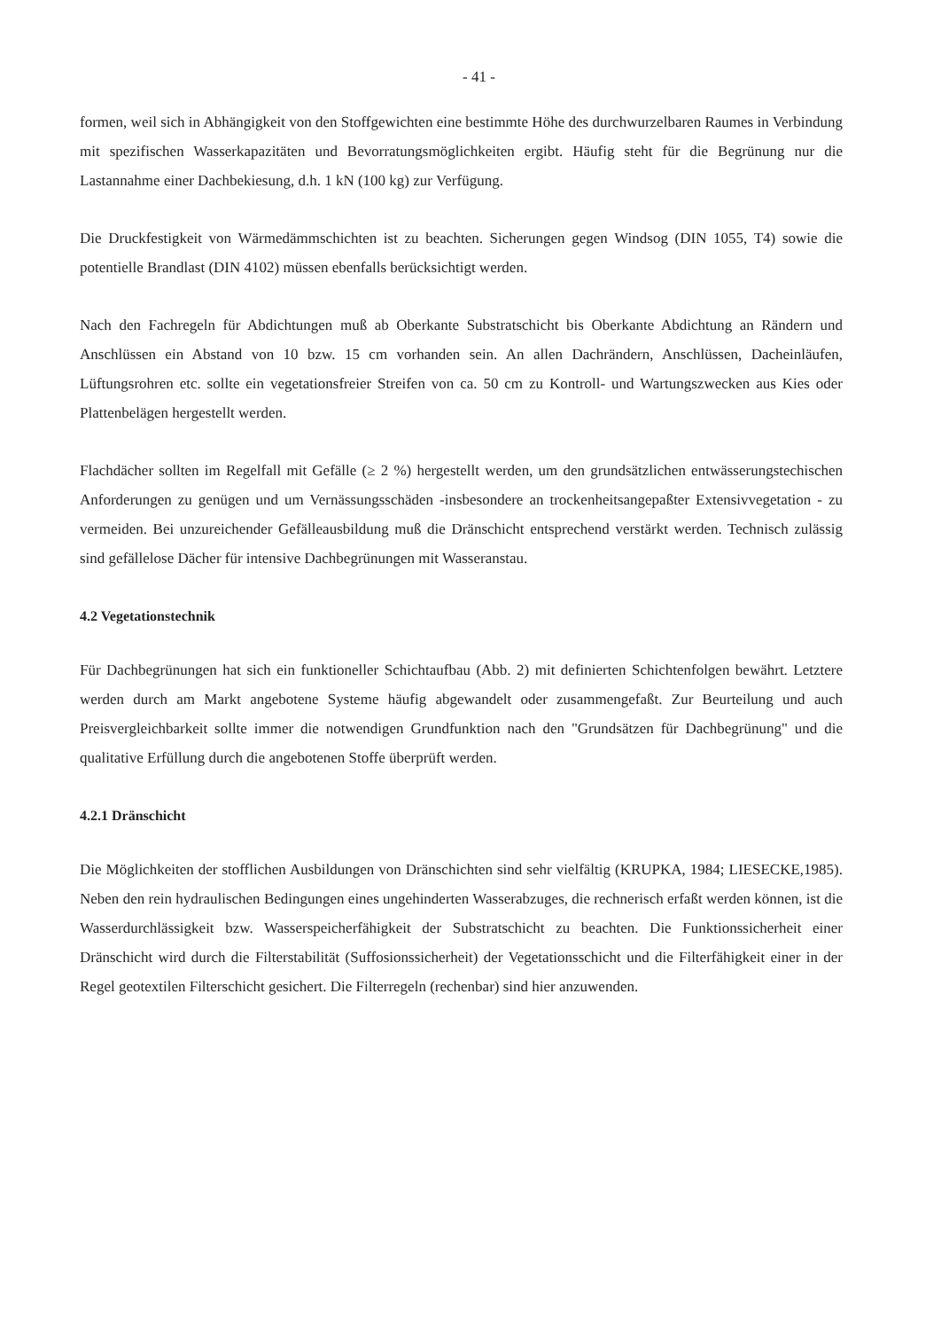- 41 -
formen, weil sich in Abhängigkeit von den Stoffgewichten eine bestimmte Höhe des durchwurzelbaren Raumes in Verbindung mit spezifischen Wasserkapazitäten und Bevorratungsmöglichkeiten ergibt. Häufig steht für die Begrünung nur die Lastannahme einer Dachbekiesung, d.h. 1 kN (100 kg) zur Verfügung.
Die Druckfestigkeit von Wärmedämmschichten ist zu beachten. Sicherungen gegen Windsog (DIN 1055, T4) sowie die potentielle Brandlast (DIN 4102) müssen ebenfalls berücksichtigt werden.
Nach den Fachregeln für Abdichtungen muß ab Oberkante Substratschicht bis Oberkante Abdichtung an Rändern und Anschlüssen ein Abstand von 10 bzw. 15 cm vorhanden sein. An allen Dachrändern, Anschlüssen, Dacheinläufen, Lüftungsrohren etc. sollte ein vegetationsfreier Streifen von ca. 50 cm zu Kontroll- und Wartungszwecken aus Kies oder Plattenbelägen hergestellt werden.
Flachdächer sollten im Regelfall mit Gefälle (≥ 2 %) hergestellt werden, um den grundsätzlichen entwässerungstechischen Anforderungen zu genügen und um Vernässungsschäden -insbesondere an trockenheitsangepaßter Extensivvegetation - zu vermeiden. Bei unzureichender Gefälleausbildung muß die Dränschicht entsprechend verstärkt werden. Technisch zulässig sind gefällelose Dächer für intensive Dachbegrünungen mit Wasseranstau.
4.2 Vegetationstechnik
Für Dachbegrünungen hat sich ein funktioneller Schichtaufbau (Abb. 2) mit definierten Schichtenfolgen bewährt. Letztere werden durch am Markt angebotene Systeme häufig abgewandelt oder zusammengefaßt. Zur Beurteilung und auch Preisvergleichbarkeit sollte immer die notwendigen Grundfunktion nach den "Grundsätzen für Dachbegrünung" und die qualitative Erfüllung durch die angebotenen Stoffe überprüft werden.
4.2.1 Dränschicht
Die Möglichkeiten der stofflichen Ausbildungen von Dränschichten sind sehr vielfältig (KRUPKA, 1984; LIESECKE,1985). Neben den rein hydraulischen Bedingungen eines ungehinderten Wasserabzuges, die rechnerisch erfaßt werden können, ist die Wasserdurchlässigkeit bzw. Wasserspeicherfähigkeit der Substratschicht zu beachten. Die Funktionssicherheit einer Dränschicht wird durch die Filterstabilität (Suffosionssicherheit) der Vegetationsschicht und die Filterfähigkeit einer in der Regel geotextilen Filterschicht gesichert. Die Filterregeln (rechenbar) sind hier anzuwenden.